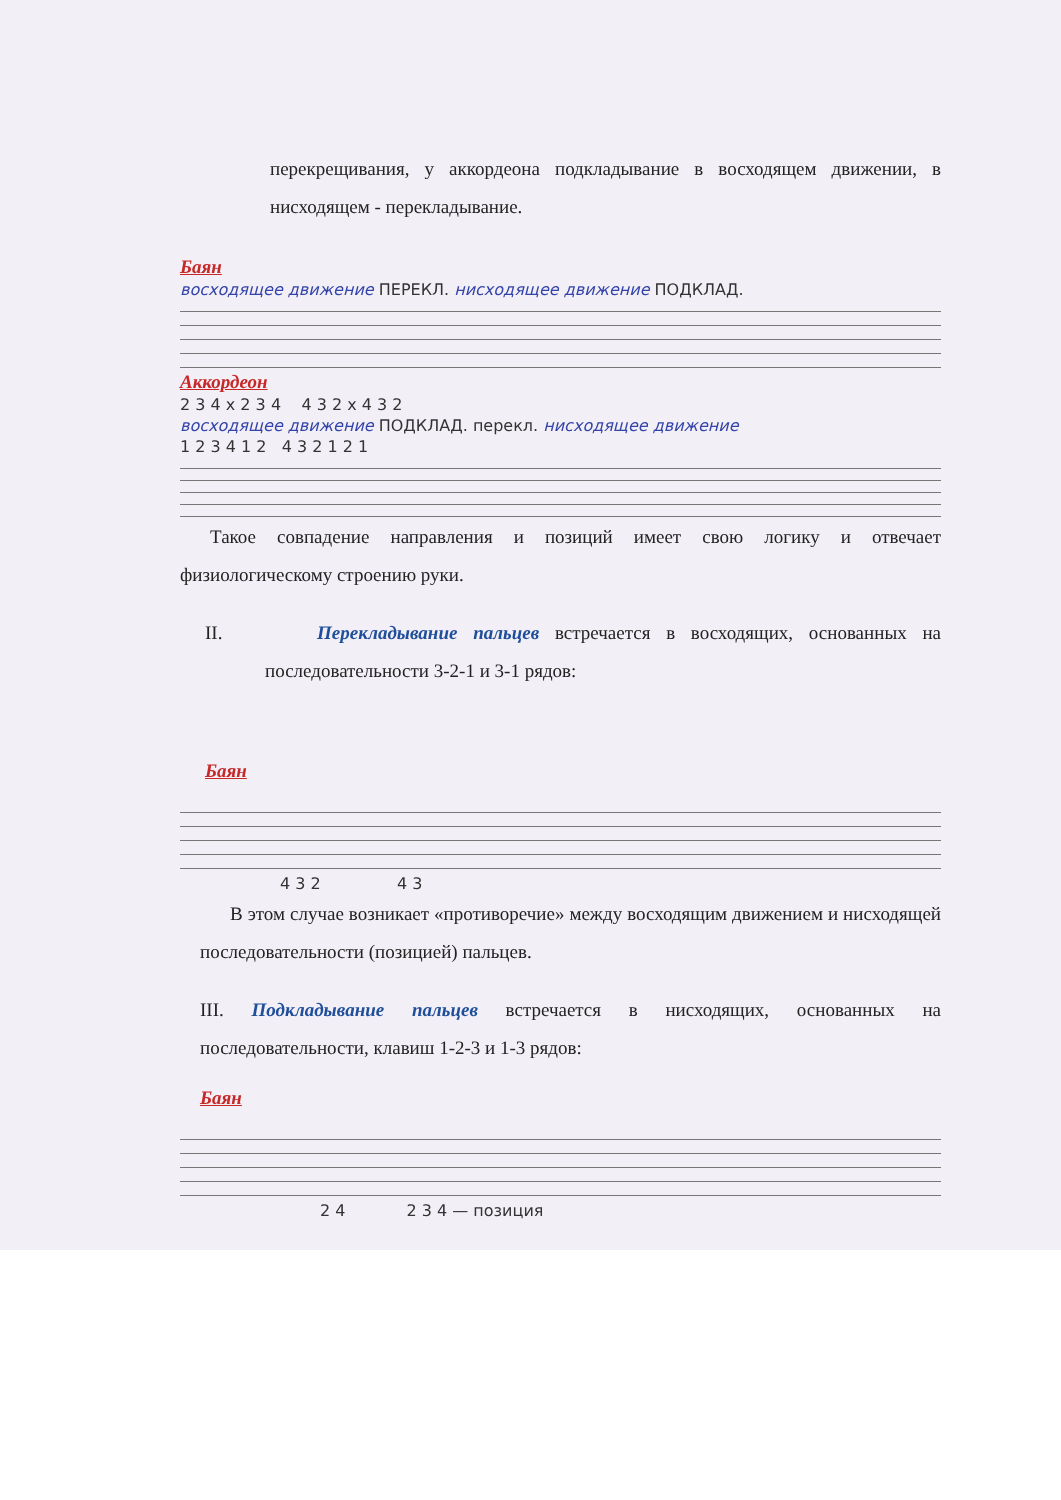перекрещивания, у аккордеона подкладывание в восходящем движении, в нисходящем - перекладывание.
Баян
восходящее движение ПЕРЕКЛ. нисходящее движение ПОДКЛАД.
Аккордеон
2 3 4 x 2 3 4 4 3 2 x 4 3 2
восходящее движение ПОДКЛАД. перекл. нисходящее движение
1 2 3 4 1 2 4 3 2 1 2 1
Такое совпадение направления и позиций имеет свою логику и отвечает физиологическому строению руки.
II. Перекладывание пальцев встречается в восходящих, основанных на последовательности 3-2-1 и 3-1 рядов:
Баян
4 3 2 4 3
В этом случае возникает «противоречие» между восходящим движением и нисходящей последовательности (позицией) пальцев.
III. Подкладывание пальцев встречается в нисходящих, основанных на последовательности, клавиш 1-2-3 и 1-3 рядов:
Баян
2 4 2 3 4 — позиция